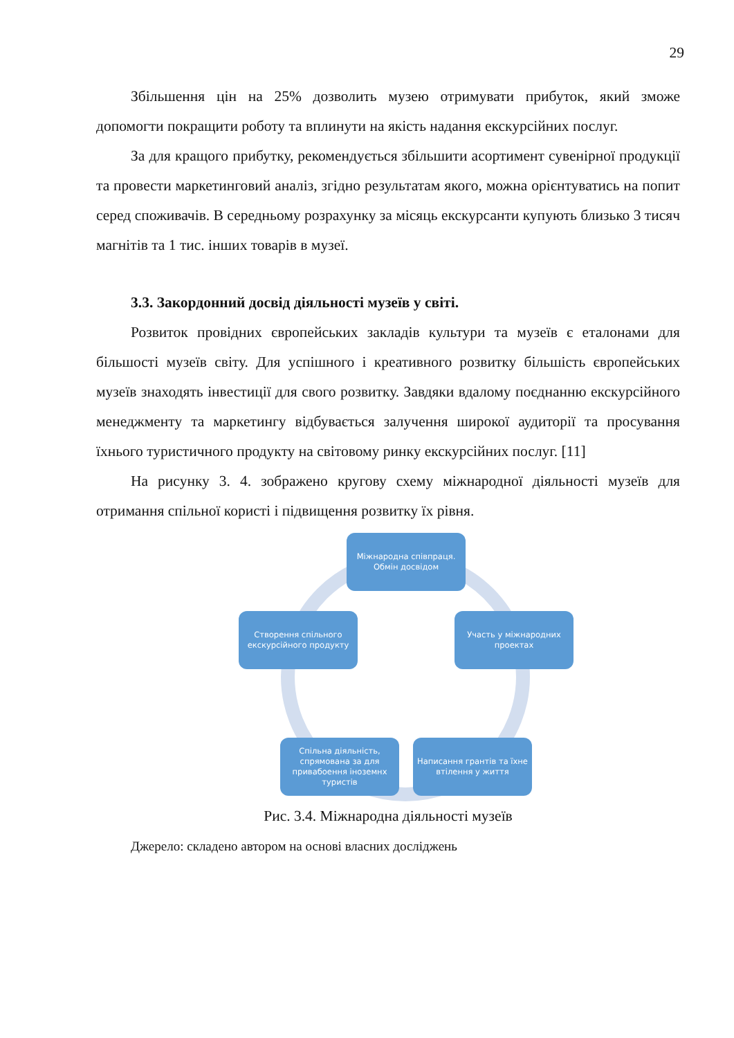29
Збільшення цін на 25% дозволить музею отримувати прибуток, який зможе допомогти покращити роботу та вплинути на якість надання екскурсійних послуг.
За для кращого прибутку, рекомендується збільшити асортимент сувенірної продукції та провести маркетинговий аналіз, згідно результатам якого, можна орієнтуватись на попит серед споживачів. В середньому розрахунку за місяць екскурсанти купують близько 3 тисяч магнітів та 1 тис. інших товарів в музеї.
3.3. Закордонний досвід діяльності музеїв у світі.
Розвиток провідних європейських закладів культури та музеїв є еталонами для більшості музеїв світу. Для успішного і креативного розвитку більшість європейських музеїв знаходять інвестиції для свого розвитку. Завдяки вдалому поєднанню екскурсійного менеджменту та маркетингу відбувається залучення широкої аудиторії та просування їхнього туристичного продукту на світовому ринку екскурсійних послуг. [11]
На рисунку 3. 4. зображено кругову схему міжнародної діяльності музеїв для отримання спільної користі і підвищення розвитку їх рівня.
Міжнародна співпраця.
Обмін досвідом
Участь у міжнародних проектах
Написання грантів та їхне втілення у життя
Спільна діяльність, спрямована за для привабоення іноземнх туристів
Створення спільного екскурсійного продукту
Рис. 3.4. Міжнародна діяльності музеїв
Джерело: складено автором на основі власних досліджень